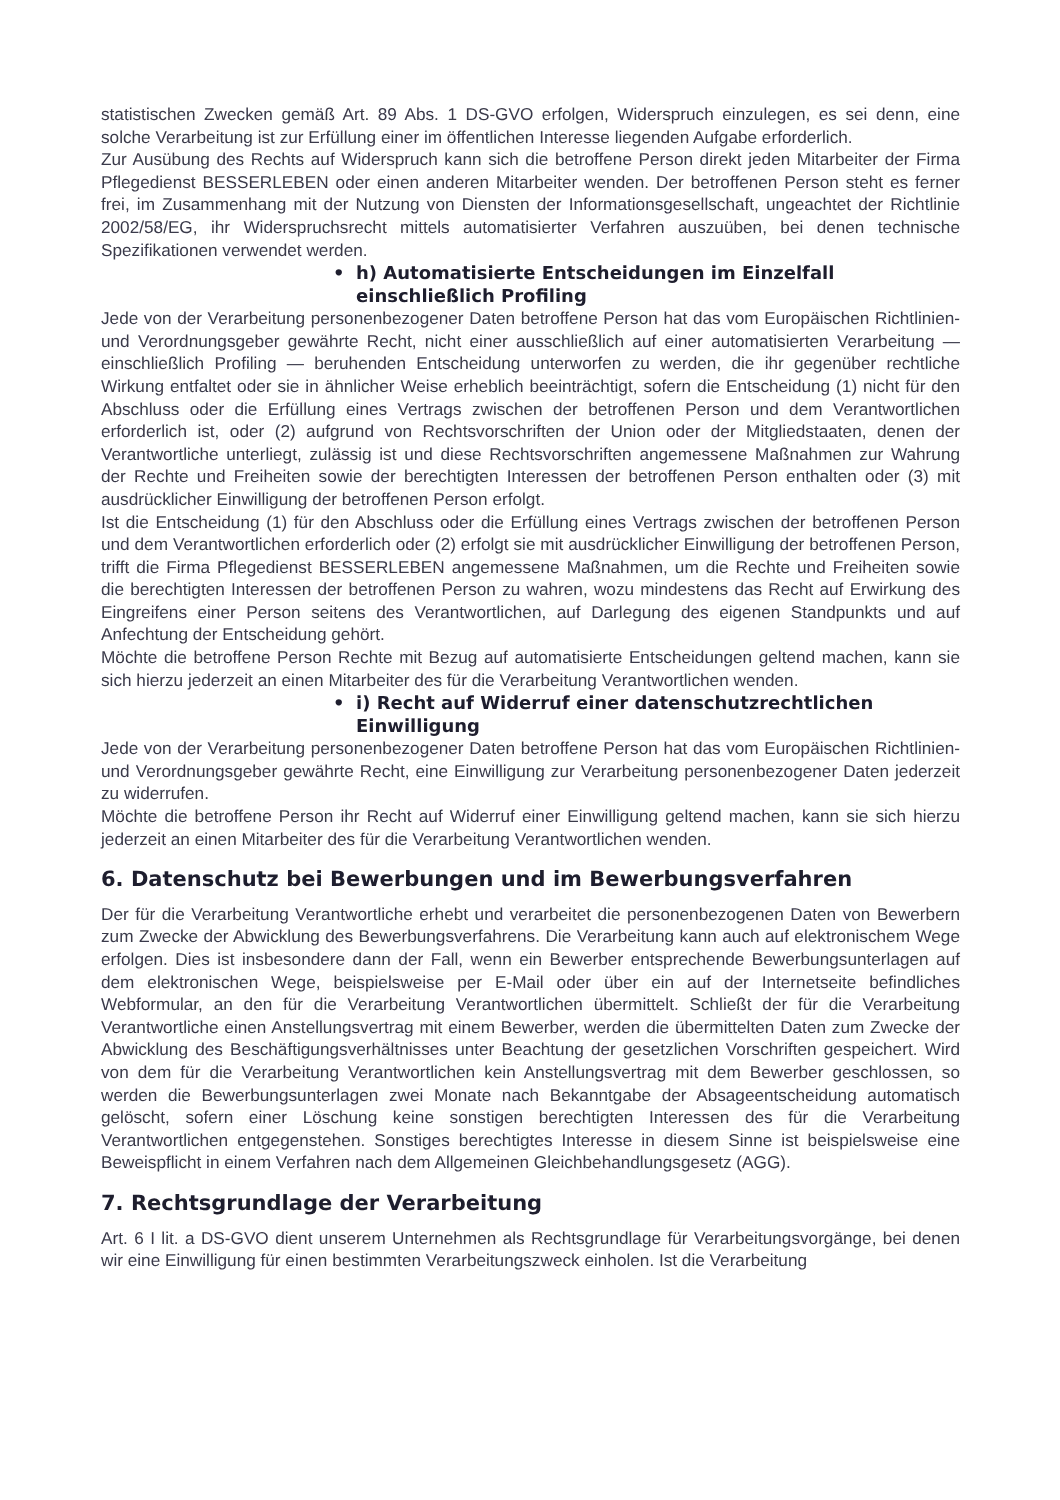statistischen Zwecken gemäß Art. 89 Abs. 1 DS-GVO erfolgen, Widerspruch einzulegen, es sei denn, eine solche Verarbeitung ist zur Erfüllung einer im öffentlichen Interesse liegenden Aufgabe erforderlich.
Zur Ausübung des Rechts auf Widerspruch kann sich die betroffene Person direkt jeden Mitarbeiter der Firma Pflegedienst BESSERLEBEN oder einen anderen Mitarbeiter wenden. Der betroffenen Person steht es ferner frei, im Zusammenhang mit der Nutzung von Diensten der Informationsgesellschaft, ungeachtet der Richtlinie 2002/58/EG, ihr Widerspruchsrecht mittels automatisierter Verfahren auszuüben, bei denen technische Spezifikationen verwendet werden.
• h) Automatisierte Entscheidungen im Einzelfall einschließlich Profiling
Jede von der Verarbeitung personenbezogener Daten betroffene Person hat das vom Europäischen Richtlinien- und Verordnungsgeber gewährte Recht, nicht einer ausschließlich auf einer automatisierten Verarbeitung — einschließlich Profiling — beruhenden Entscheidung unterworfen zu werden, die ihr gegenüber rechtliche Wirkung entfaltet oder sie in ähnlicher Weise erheblich beeinträchtigt, sofern die Entscheidung (1) nicht für den Abschluss oder die Erfüllung eines Vertrags zwischen der betroffenen Person und dem Verantwortlichen erforderlich ist, oder (2) aufgrund von Rechtsvorschriften der Union oder der Mitgliedstaaten, denen der Verantwortliche unterliegt, zulässig ist und diese Rechtsvorschriften angemessene Maßnahmen zur Wahrung der Rechte und Freiheiten sowie der berechtigten Interessen der betroffenen Person enthalten oder (3) mit ausdrücklicher Einwilligung der betroffenen Person erfolgt.
Ist die Entscheidung (1) für den Abschluss oder die Erfüllung eines Vertrags zwischen der betroffenen Person und dem Verantwortlichen erforderlich oder (2) erfolgt sie mit ausdrücklicher Einwilligung der betroffenen Person, trifft die Firma Pflegedienst BESSERLEBEN angemessene Maßnahmen, um die Rechte und Freiheiten sowie die berechtigten Interessen der betroffenen Person zu wahren, wozu mindestens das Recht auf Erwirkung des Eingreifens einer Person seitens des Verantwortlichen, auf Darlegung des eigenen Standpunkts und auf Anfechtung der Entscheidung gehört.
Möchte die betroffene Person Rechte mit Bezug auf automatisierte Entscheidungen geltend machen, kann sie sich hierzu jederzeit an einen Mitarbeiter des für die Verarbeitung Verantwortlichen wenden.
• i) Recht auf Widerruf einer datenschutzrechtlichen Einwilligung
Jede von der Verarbeitung personenbezogener Daten betroffene Person hat das vom Europäischen Richtlinien- und Verordnungsgeber gewährte Recht, eine Einwilligung zur Verarbeitung personenbezogener Daten jederzeit zu widerrufen.
Möchte die betroffene Person ihr Recht auf Widerruf einer Einwilligung geltend machen, kann sie sich hierzu jederzeit an einen Mitarbeiter des für die Verarbeitung Verantwortlichen wenden.
6. Datenschutz bei Bewerbungen und im Bewerbungsverfahren
Der für die Verarbeitung Verantwortliche erhebt und verarbeitet die personenbezogenen Daten von Bewerbern zum Zwecke der Abwicklung des Bewerbungsverfahrens. Die Verarbeitung kann auch auf elektronischem Wege erfolgen. Dies ist insbesondere dann der Fall, wenn ein Bewerber entsprechende Bewerbungsunterlagen auf dem elektronischen Wege, beispielsweise per E-Mail oder über ein auf der Internetseite befindliches Webformular, an den für die Verarbeitung Verantwortlichen übermittelt. Schließt der für die Verarbeitung Verantwortliche einen Anstellungsvertrag mit einem Bewerber, werden die übermittelten Daten zum Zwecke der Abwicklung des Beschäftigungsverhältnisses unter Beachtung der gesetzlichen Vorschriften gespeichert. Wird von dem für die Verarbeitung Verantwortlichen kein Anstellungsvertrag mit dem Bewerber geschlossen, so werden die Bewerbungsunterlagen zwei Monate nach Bekanntgabe der Absageentscheidung automatisch gelöscht, sofern einer Löschung keine sonstigen berechtigten Interessen des für die Verarbeitung Verantwortlichen entgegenstehen. Sonstiges berechtigtes Interesse in diesem Sinne ist beispielsweise eine Beweispflicht in einem Verfahren nach dem Allgemeinen Gleichbehandlungsgesetz (AGG).
7. Rechtsgrundlage der Verarbeitung
Art. 6 I lit. a DS-GVO dient unserem Unternehmen als Rechtsgrundlage für Verarbeitungsvorgänge, bei denen wir eine Einwilligung für einen bestimmten Verarbeitungszweck einholen. Ist die Verarbeitung